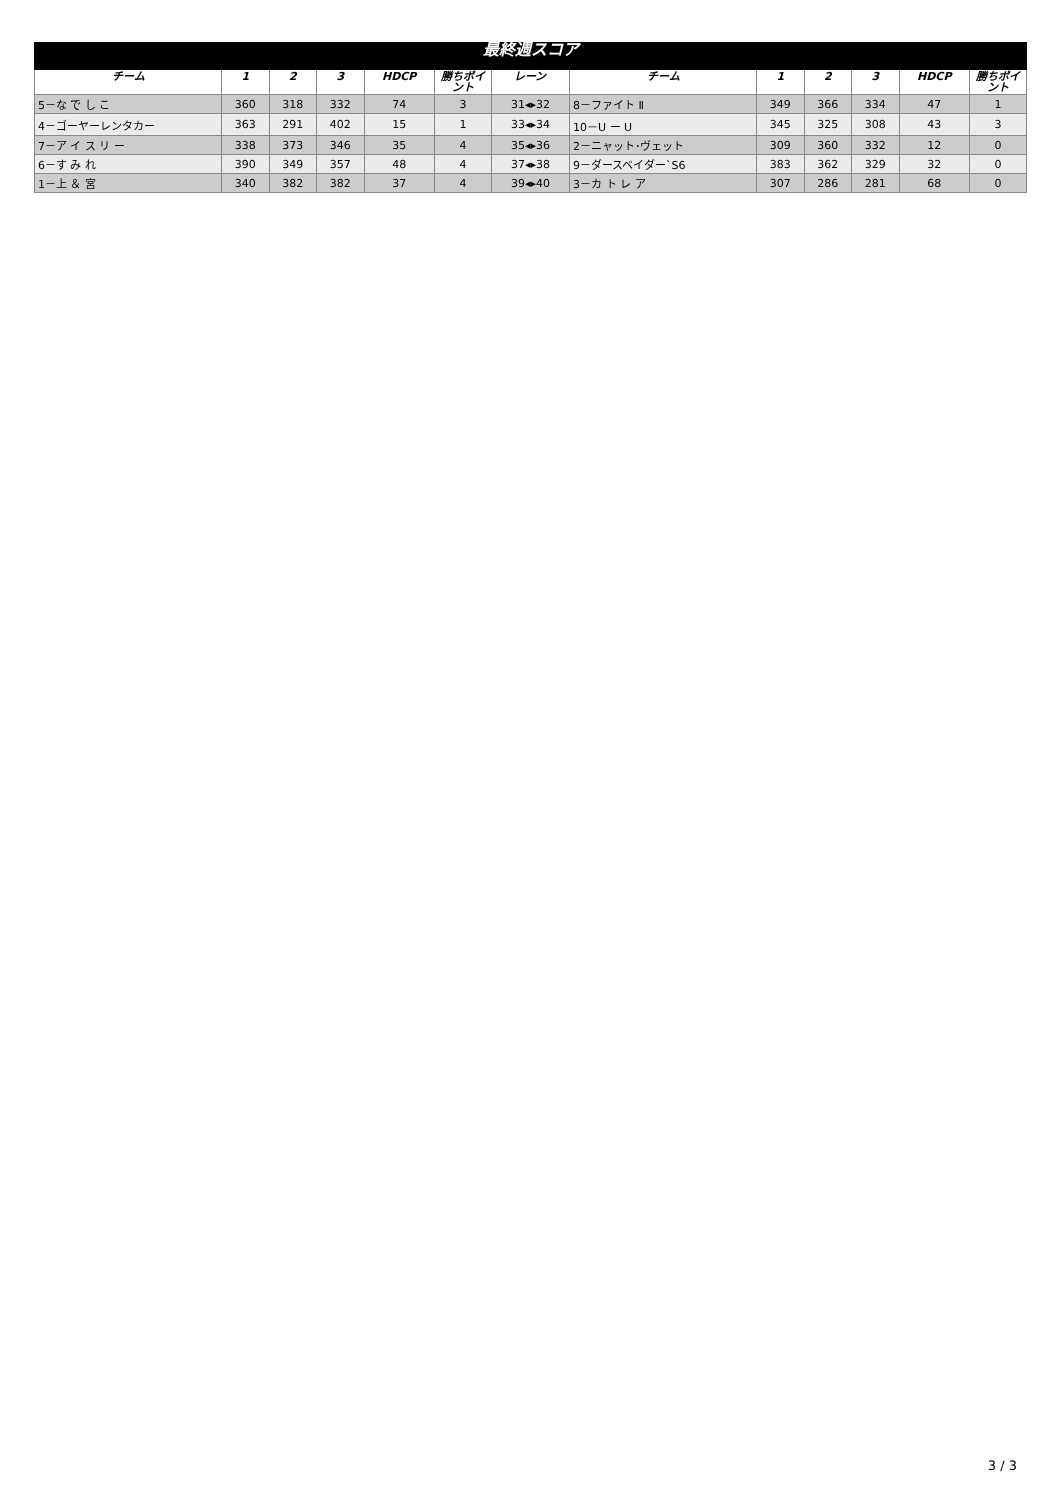| 最終週スコア | | | | | | | | | | | | |
| --- | --- | --- | --- | --- | --- | --- | --- | --- | --- | --- | --- | --- |
| チーム | 1 | 2 | 3 | HDCP | 勝ちポイント | レーン | チーム | 1 | 2 | 3 | HDCP | 勝ちポイント |
| 5－な で し こ | 360 | 318 | 332 | 74 | 3 | 31◂▸32 | 8－ファイト Ⅱ | 349 | 366 | 334 | 47 | 1 |
| 4－ゴーヤーレンタカー | 363 | 291 | 402 | 15 | 1 | 33◂▸34 | 10－U ー U | 345 | 325 | 308 | 43 | 3 |
| 7－ア イ ス リ ー | 338 | 373 | 346 | 35 | 4 | 35◂▸36 | 2－ニャット･ヴェット | 309 | 360 | 332 | 12 | 0 |
| 6－す み れ | 390 | 349 | 357 | 48 | 4 | 37◂▸38 | 9－ダースベイダー`S6 | 383 | 362 | 329 | 32 | 0 |
| 1－上 ＆ 宮 | 340 | 382 | 382 | 37 | 4 | 39◂▸40 | 3－カ ト レ ア | 307 | 286 | 281 | 68 | 0 |
3 / 3